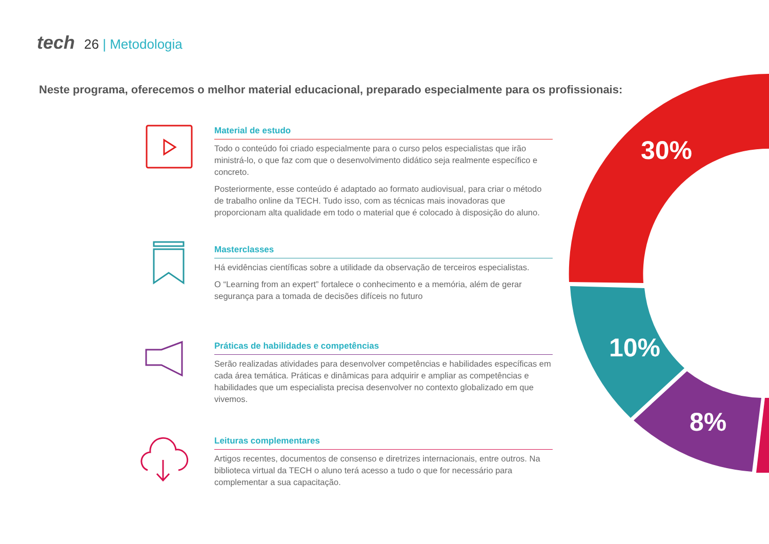tech 26 | Metodologia
Neste programa, oferecemos o melhor material educacional, preparado especialmente para os profissionais:
30%
10%
8%
Material de estudo
Todo o conteúdo foi criado especialmente para o curso pelos especialistas que irão ministrá-lo, o que faz com que o desenvolvimento didático seja realmente específico e concreto.
Posteriormente, esse conteúdo é adaptado ao formato audiovisual, para criar o método de trabalho online da TECH. Tudo isso, com as técnicas mais inovadoras que proporcionam alta qualidade em todo o material que é colocado à disposição do aluno.
Masterclasses
Há evidências científicas sobre a utilidade da observação de terceiros especialistas.
O “Learning from an expert” fortalece o conhecimento e a memória, além de gerar segurança para a tomada de decisões difíceis no futuro
Práticas de habilidades e competências
Serão realizadas atividades para desenvolver competências e habilidades específicas em cada área temática. Práticas e dinâmicas para adquirir e ampliar as competências e habilidades que um especialista precisa desenvolver no contexto globalizado em que vivemos.
Leituras complementares
Artigos recentes, documentos de consenso e diretrizes internacionais, entre outros. Na biblioteca virtual da TECH o aluno terá acesso a tudo o que for necessário para complementar a sua capacitação.